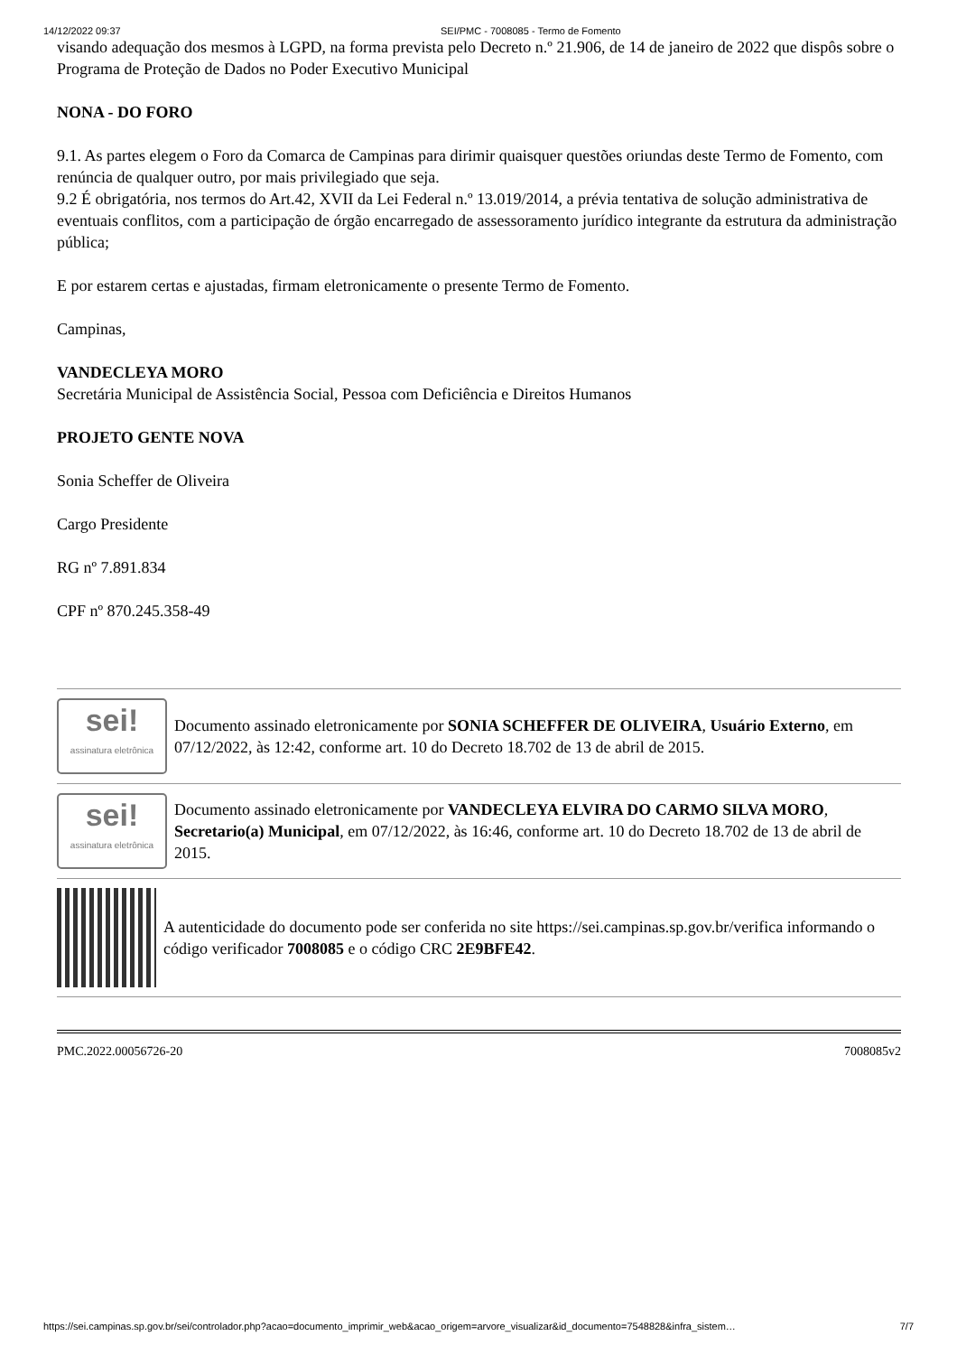14/12/2022 09:37 SEI/PMC - 7008085 - Termo de Fomento
visando adequação dos mesmos à LGPD, na forma prevista pelo Decreto n.º 21.906, de 14 de janeiro de 2022 que dispôs sobre o Programa de Proteção de Dados no Poder Executivo Municipal
NONA - DO FORO
9.1. As partes elegem o Foro da Comarca de Campinas para dirimir quaisquer questões oriundas deste Termo de Fomento, com renúncia de qualquer outro, por mais privilegiado que seja.
9.2 É obrigatória, nos termos do Art.42, XVII da Lei Federal n.º 13.019/2014, a prévia tentativa de solução administrativa de eventuais conflitos, com a participação de órgão encarregado de assessoramento jurídico integrante da estrutura da administração pública;
E por estarem certas e ajustadas, firmam eletronicamente o presente Termo de Fomento.
Campinas,
VANDECLEYA MORO
Secretária Municipal de Assistência Social, Pessoa com Deficiência e Direitos Humanos
PROJETO GENTE NOVA
Sonia Scheffer de Oliveira
Cargo Presidente
RG nº 7.891.834
CPF nº 870.245.358-49
sei!
assinatura eletrônica
Documento assinado eletronicamente por SONIA SCHEFFER DE OLIVEIRA, Usuário Externo, em 07/12/2022, às 12:42, conforme art. 10 do Decreto 18.702 de 13 de abril de 2015.
sei!
assinatura eletrônica
Documento assinado eletronicamente por VANDECLEYA ELVIRA DO CARMO SILVA MORO, Secretario(a) Municipal, em 07/12/2022, às 16:46, conforme art. 10 do Decreto 18.702 de 13 de abril de 2015.
A autenticidade do documento pode ser conferida no site https://sei.campinas.sp.gov.br/verifica informando o código verificador 7008085 e o código CRC 2E9BFE42.
PMC.2022.00056726-20 7008085v2
https://sei.campinas.sp.gov.br/sei/controlador.php?acao=documento_imprimir_web&acao_origem=arvore_visualizar&id_documento=7548828&infra_sistem… 7/7